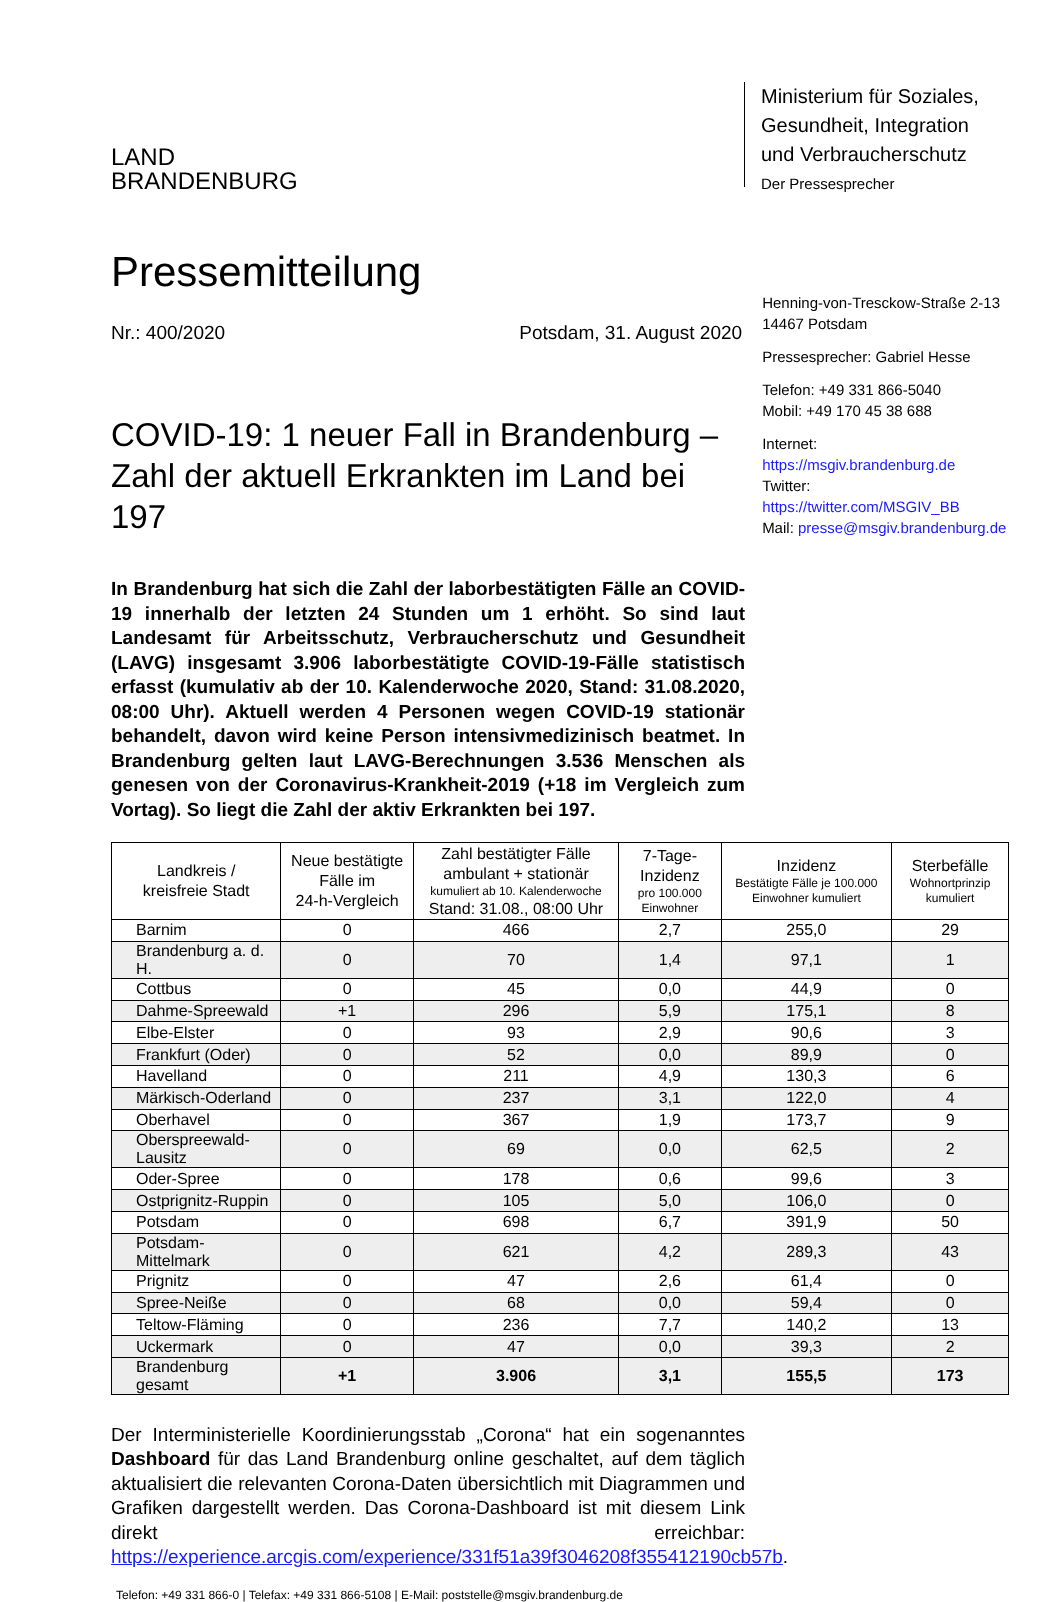LAND
BRANDENBURG
Ministerium für Soziales, Gesundheit, Integration und Verbraucherschutz
Der Pressesprecher
Pressemitteilung
Nr.: 400/2020 Potsdam, 31. August 2020
COVID-19: 1 neuer Fall in Brandenburg – Zahl der aktuell Erkrankten im Land bei 197
Henning-von-Tresckow-Straße 2-13
14467 Potsdam
Pressesprecher: Gabriel Hesse
Telefon: +49 331 866-5040
Mobil: +49 170 45 38 688
Internet: https://msgiv.brandenburg.de
Twitter: https://twitter.com/MSGIV_BB
Mail: presse@msgiv.brandenburg.de
In Brandenburg hat sich die Zahl der laborbestätigten Fälle an COVID-19 innerhalb der letzten 24 Stunden um 1 erhöht. So sind laut Landesamt für Arbeitsschutz, Verbraucherschutz und Gesundheit (LAVG) insgesamt 3.906 laborbestätigte COVID-19-Fälle statistisch erfasst (kumulativ ab der 10. Kalenderwoche 2020, Stand: 31.08.2020, 08:00 Uhr). Aktuell werden 4 Personen wegen COVID-19 stationär behandelt, davon wird keine Person intensivmedizinisch beatmet. In Brandenburg gelten laut LAVG-Berechnungen 3.536 Menschen als genesen von der Coronavirus-Krankheit-2019 (+18 im Vergleich zum Vortag). So liegt die Zahl der aktiv Erkrankten bei 197.
| Landkreis / kreisfreie Stadt | Neue bestätigte Fälle im 24-h-Vergleich | Zahl bestätigter Fälle ambulant + stationär kumuliert ab 10. Kalenderwoche Stand: 31.08., 08:00 Uhr | 7-Tage-Inzidenz pro 100.000 Einwohner | Inzidenz Bestätigte Fälle je 100.000 Einwohner kumuliert | Sterbefälle Wohnortprinzip kumuliert |
| --- | --- | --- | --- | --- | --- |
| Barnim | 0 | 466 | 2,7 | 255,0 | 29 |
| Brandenburg a. d. H. | 0 | 70 | 1,4 | 97,1 | 1 |
| Cottbus | 0 | 45 | 0,0 | 44,9 | 0 |
| Dahme-Spreewald | +1 | 296 | 5,9 | 175,1 | 8 |
| Elbe-Elster | 0 | 93 | 2,9 | 90,6 | 3 |
| Frankfurt (Oder) | 0 | 52 | 0,0 | 89,9 | 0 |
| Havelland | 0 | 211 | 4,9 | 130,3 | 6 |
| Märkisch-Oderland | 0 | 237 | 3,1 | 122,0 | 4 |
| Oberhavel | 0 | 367 | 1,9 | 173,7 | 9 |
| Oberspreewald-Lausitz | 0 | 69 | 0,0 | 62,5 | 2 |
| Oder-Spree | 0 | 178 | 0,6 | 99,6 | 3 |
| Ostprignitz-Ruppin | 0 | 105 | 5,0 | 106,0 | 0 |
| Potsdam | 0 | 698 | 6,7 | 391,9 | 50 |
| Potsdam-Mittelmark | 0 | 621 | 4,2 | 289,3 | 43 |
| Prignitz | 0 | 47 | 2,6 | 61,4 | 0 |
| Spree-Neiße | 0 | 68 | 0,0 | 59,4 | 0 |
| Teltow-Fläming | 0 | 236 | 7,7 | 140,2 | 13 |
| Uckermark | 0 | 47 | 0,0 | 39,3 | 2 |
| Brandenburg gesamt | +1 | 3.906 | 3,1 | 155,5 | 173 |
Der Interministerielle Koordinierungsstab „Corona“ hat ein sogenanntes Dashboard für das Land Brandenburg online geschaltet, auf dem täglich aktualisiert die relevanten Corona-Daten übersichtlich mit Diagrammen und Grafiken dargestellt werden. Das Corona-Dashboard ist mit diesem Link direkt erreichbar: https://experience.arcgis.com/experience/331f51a39f3046208f355412190cb57b.
Telefon: +49 331 866-0 | Telefax: +49 331 866-5108 | E-Mail: poststelle@msgiv.brandenburg.de